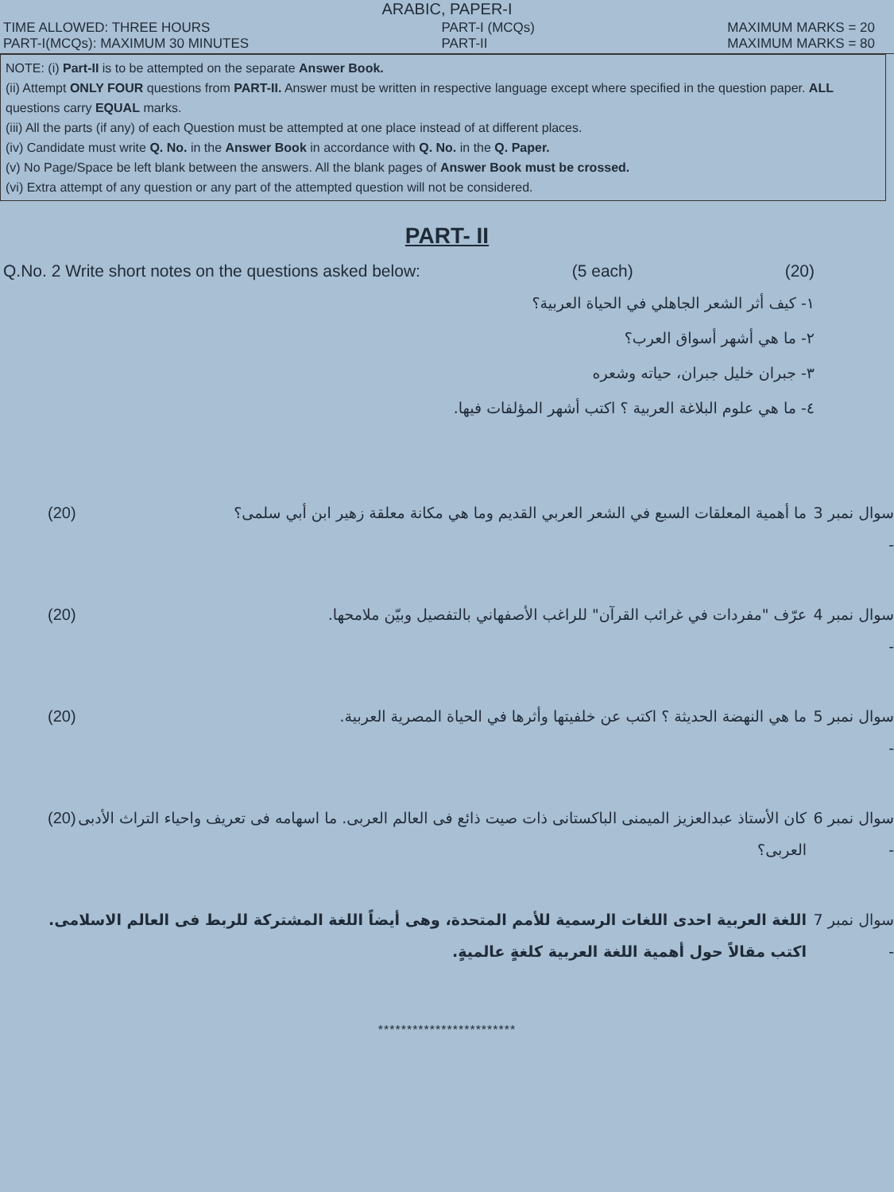ARABIC, PAPER-I
TIME ALLOWED: THREE HOURS
PART-I(MCQs): MAXIMUM 30 MINUTES
PART-I (MCQs)
PART-II
MAXIMUM MARKS = 20
MAXIMUM MARKS = 80
NOTE: (i) Part-II is to be attempted on the separate Answer Book.
(ii) Attempt ONLY FOUR questions from PART-II. Answer must be written in respective language except where specified in the question paper. ALL questions carry EQUAL marks.
(iii) All the parts (if any) of each Question must be attempted at one place instead of at different places.
(iv) Candidate must write Q. No. in the Answer Book in accordance with Q. No. in the Q. Paper.
(v) No Page/Space be left blank between the answers. All the blank pages of Answer Book must be crossed.
(vi) Extra attempt of any question or any part of the attempted question will not be considered.
PART- II
Q.No. 2 Write short notes on the questions asked below: (5 each) (20)
١- كيف أثر الشعر الجاهلي في الحياة العربية؟
٢- ما هي أشهر أسواق العرب؟
٣- جبران خليل جبران، حياته وشعره
٤- ما هي علوم البلاغة العربية ؟ اكتب أشهر المؤلفات فيها.
سوال نمبر 3 - ما أهمية المعلقات السبع في الشعر العربي القديم وما هي مكانة معلقة زهير ابن أبي سلمى؟ (20)
سوال نمبر 4 - عرّف "مفردات في غرائب القرآن" للراغب الأصفهاني بالتفصيل وبيّن ملامحها. (20)
سوال نمبر 5 - ما هي النهضة الحديثة ؟ اكتب عن خلفيتها وأثرها في الحياة المصرية العربية. (20)
سوال نمبر 6 - كان الأستاذ عبدالعزيز الميمنى الباكستانى ذات صيت ذائع فى العالم العربى. ما اسهامه فى تعريف واحياء التراث الأدبى العربى؟ (20)
سوال نمبر 7 - اللغة العربية احدى اللغات الرسمية للأمم المتحدة، وهى أيضاً اللغة المشتركة للربط فى العالم الاسلامى. اكتب مقالاً حول أهمية اللغة العربية كلغةٍ عالميةٍ.
************************